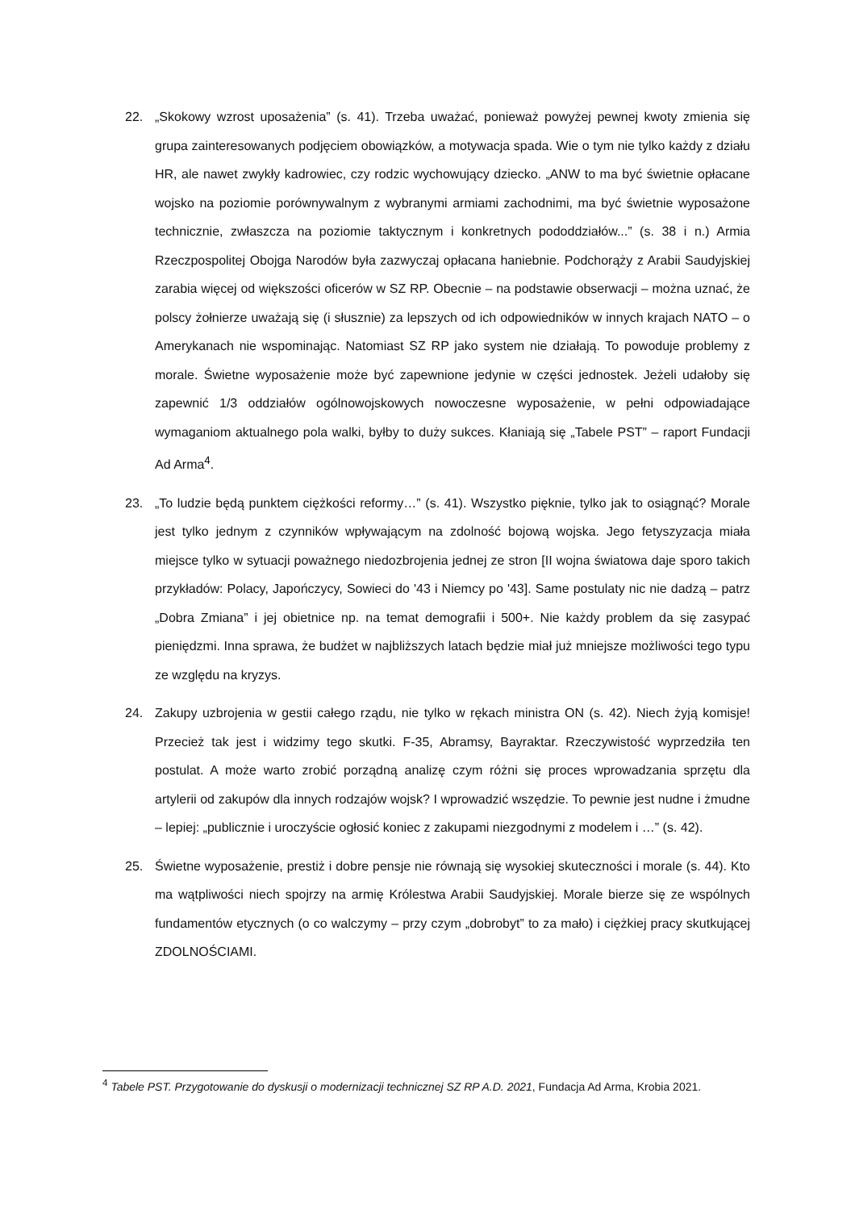22. „Skokowy wzrost uposażenia” (s. 41). Trzeba uważać, ponieważ powyżej pewnej kwoty zmienia się grupa zainteresowanych podjęciem obowiązków, a motywacja spada. Wie o tym nie tylko każdy z działu HR, ale nawet zwykły kadrowiec, czy rodzic wychowujący dziecko. „ANW to ma być świetnie opłacane wojsko na poziomie porównywalnym z wybranymi armiami zachodnimi, ma być świetnie wyposażone technicznie, zwłaszcza na poziomie taktycznym i konkretnych pododdziałów...” (s. 38 i n.) Armia Rzeczpospolitej Obojga Narodów była zazwyczaj opłacana haniebnie. Podchorąży z Arabii Saudyjskiej zarabia więcej od większości oficerów w SZ RP. Obecnie – na podstawie obserwacji – można uznać, że polscy żołnierze uważają się (i słusznie) za lepszych od ich odpowiedników w innych krajach NATO – o Amerykanach nie wspominając. Natomiast SZ RP jako system nie działają. To powoduje problemy z morale. Świetne wyposażenie może być zapewnione jedynie w części jednostek. Jeżeli udałoby się zapewnić 1/3 oddziałów ogólnowojskowych nowoczesne wyposażenie, w pełni odpowiadające wymaganiom aktualnego pola walki, byłby to duży sukces. Kłaniają się „Tabele PST” – raport Fundacji Ad Arma<sup>4</sup>.
23. „To ludzie będą punktem ciężkości reformy…” (s. 41). Wszystko pięknie, tylko jak to osiągnąć? Morale jest tylko jednym z czynników wpływającym na zdolność bojową wojska. Jego fetyszyzacja miała miejsce tylko w sytuacji poważnego niedozbrojenia jednej ze stron [II wojna światowa daje sporo takich przykładów: Polacy, Japończycy, Sowieci do '43 i Niemcy po '43]. Same postulaty nic nie dadzą – patrz „Dobra Zmiana” i jej obietnice np. na temat demografii i 500+. Nie każdy problem da się zasypać pieniędzmi. Inna sprawa, że budżet w najbliższych latach będzie miał już mniejsze możliwości tego typu ze względu na kryzys.
24. Zakupy uzbrojenia w gestii całego rządu, nie tylko w rękach ministra ON (s. 42). Niech żyją komisje! Przecież tak jest i widzimy tego skutki. F-35, Abramsy, Bayraktar. Rzeczywistość wyprzedziła ten postulat. A może warto zrobić porządną analizę czym różni się proces wprowadzania sprzętu dla artylerii od zakupów dla innych rodzajów wojsk? I wprowadzić wszędzie. To pewnie jest nudne i żmudne – lepiej: „publicznie i uroczyście ogłosić koniec z zakupami niezgodnymi z modelem i …” (s. 42).
25. Świetne wyposażenie, prestiż i dobre pensje nie równają się wysokiej skuteczności i morale (s. 44). Kto ma wątpliwości niech spojrzy na armię Królestwa Arabii Saudyjskiej. Morale bierze się ze wspólnych fundamentów etycznych (o co walczymy – przy czym „dobrobyt” to za mało) i ciężkiej pracy skutkującej ZDOLNOŚCIAMI.
<sup>4</sup> Tabele PST. Przygotowanie do dyskusji o modernizacji technicznej SZ RP A.D. 2021, Fundacja Ad Arma, Krobia 2021.